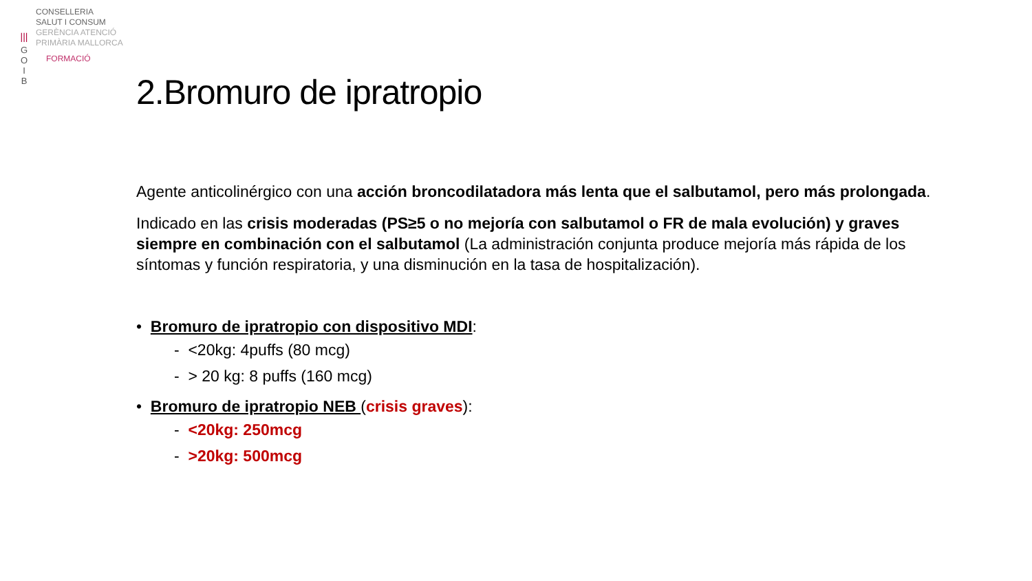|||
G
O
I
B
CONSELLERIA
SALUT I CONSUM
GERÈNCIA ATENCIÓ
PRIMÀRIA MALLORCA
FORMACIÓ
2.Bromuro de ipratropio
Agente anticolinérgico con una acción broncodilatadora más lenta que el salbutamol, pero más prolongada.
Indicado en las crisis moderadas (PS≥5 o no mejoría con salbutamol o FR de mala evolución) y graves siempre en combinación con el salbutamol (La administración conjunta produce mejoría más rápida de los síntomas y función respiratoria, y una disminución en la tasa de hospitalización).
• Bromuro de ipratropio con dispositivo MDI:
- <20kg: 4puffs (80 mcg)
- > 20 kg: 8 puffs (160 mcg)
• Bromuro de ipratropio NEB (crisis graves):
- <20kg: 250mcg
- >20kg: 500mcg